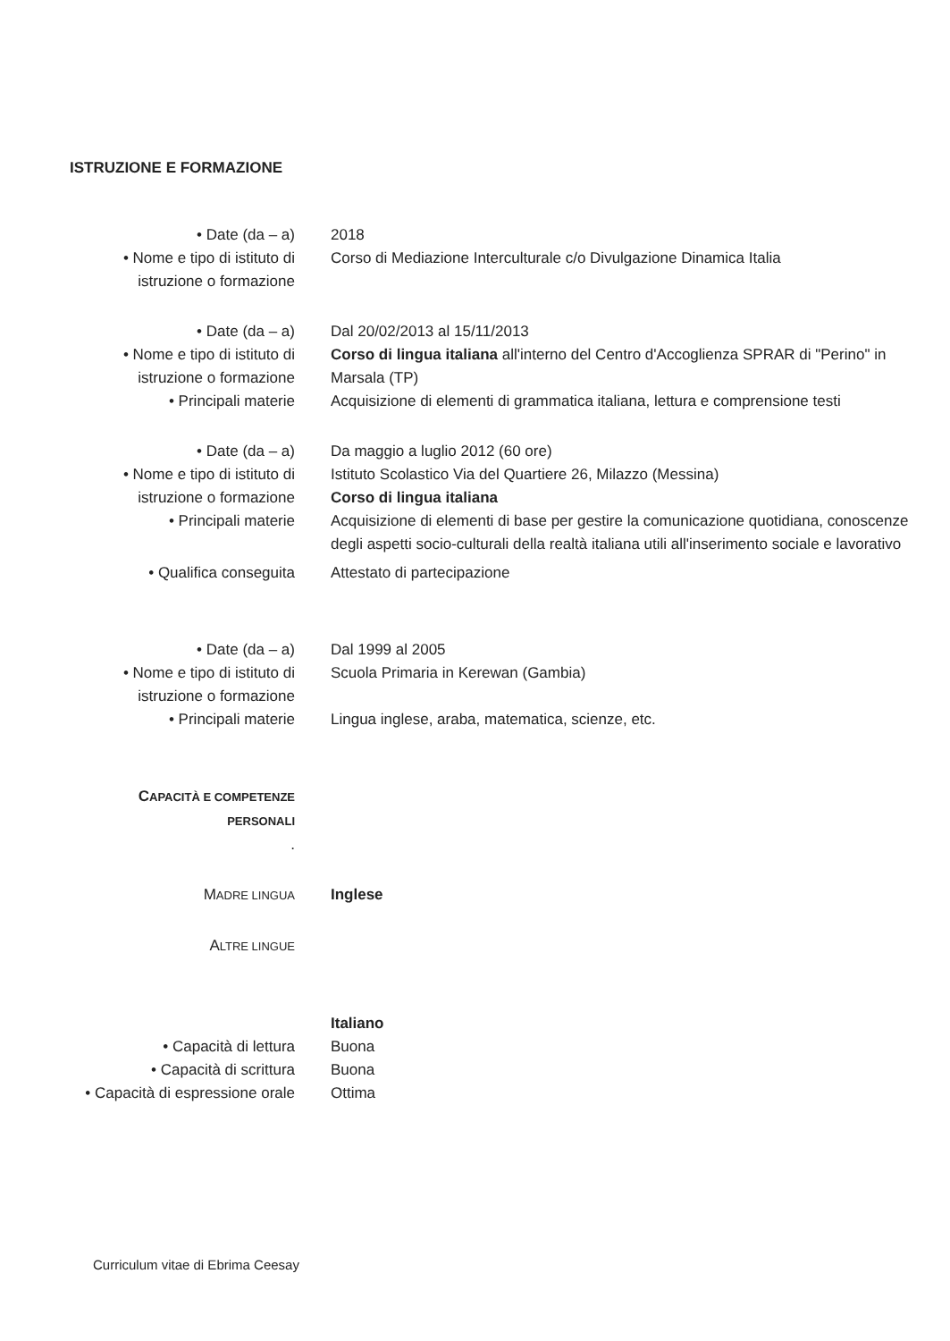ISTRUZIONE E FORMAZIONE
• Date (da – a) 2018
• Nome e tipo di istituto di istruzione o formazione
Corso di Mediazione Interculturale c/o Divulgazione Dinamica Italia
• Date (da – a) Dal 20/02/2013 al 15/11/2013
• Nome e tipo di istituto di istruzione o formazione
Corso di lingua italiana all'interno del Centro d'Accoglienza SPRAR di "Perino" in Marsala (TP)
• Principali materie Acquisizione di elementi di grammatica italiana, lettura e comprensione testi
• Date (da – a) Da maggio a luglio 2012 (60 ore)
• Nome e tipo di istituto di istruzione o formazione
Istituto Scolastico Via del Quartiere 26, Milazzo (Messina)
Corso di lingua italiana
• Principali materie Acquisizione di elementi di base per gestire la comunicazione quotidiana, conoscenze degli aspetti socio-culturali della realtà italiana utili all'inserimento sociale e lavorativo
• Qualifica conseguita Attestato di partecipazione
• Date (da – a) Dal 1999 al 2005
• Nome e tipo di istituto di istruzione o formazione
Scuola Primaria in Kerewan (Gambia)
• Principali materie Lingua inglese, araba, matematica, scienze, etc.
CAPACITÀ E COMPETENZE PERSONALI
.
MADRE LINGUA
Inglese
ALTRE LINGUE
Italiano
• Capacità di lettura Buona
• Capacità di scrittura
Buona
• Capacità di espressione orale
Ottima
Curriculum vitae di Ebrima Ceesay